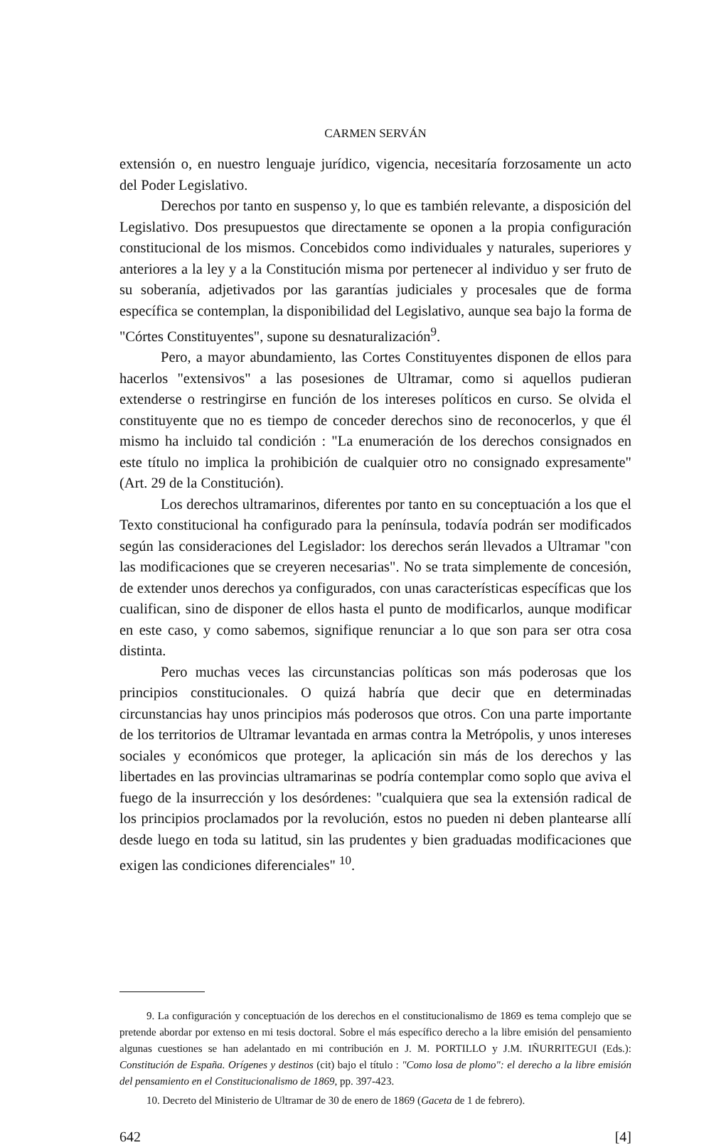CARMEN SERVÁN
extensión o, en nuestro lenguaje jurídico, vigencia, necesitaría forzosamente un acto del Poder Legislativo.
Derechos por tanto en suspenso y, lo que es también relevante, a disposición del Legislativo. Dos presupuestos que directamente se oponen a la propia configuración constitucional de los mismos. Concebidos como individuales y naturales, superiores y anteriores a la ley y a la Constitución misma por pertenecer al individuo y ser fruto de su soberanía, adjetivados por las garantías judiciales y procesales que de forma específica se contemplan, la disponibilidad del Legislativo, aunque sea bajo la forma de "Córtes Constituyentes", supone su desnaturalización<sup>9</sup>.
Pero, a mayor abundamiento, las Cortes Constituyentes disponen de ellos para hacerlos "extensivos" a las posesiones de Ultramar, como si aquellos pudieran extenderse o restringirse en función de los intereses políticos en curso. Se olvida el constituyente que no es tiempo de conceder derechos sino de reconocerlos, y que él mismo ha incluido tal condición : "La enumeración de los derechos consignados en este título no implica la prohibición de cualquier otro no consignado expresamente" (Art. 29 de la Constitución).
Los derechos ultramarinos, diferentes por tanto en su conceptuación a los que el Texto constitucional ha configurado para la península, todavía podrán ser modificados según las consideraciones del Legislador: los derechos serán llevados a Ultramar "con las modificaciones que se creyeren necesarias". No se trata simplemente de concesión, de extender unos derechos ya configurados, con unas características específicas que los cualifican, sino de disponer de ellos hasta el punto de modificarlos, aunque modificar en este caso, y como sabemos, signifique renunciar a lo que son para ser otra cosa distinta.
Pero muchas veces las circunstancias políticas son más poderosas que los principios constitucionales. O quizá habría que decir que en determinadas circunstancias hay unos principios más poderosos que otros. Con una parte importante de los territorios de Ultramar levantada en armas contra la Metrópolis, y unos intereses sociales y económicos que proteger, la aplicación sin más de los derechos y las libertades en las provincias ultramarinas se podría contemplar como soplo que aviva el fuego de la insurrección y los desórdenes: "cualquiera que sea la extensión radical de los principios proclamados por la revolución, estos no pueden ni deben plantearse allí desde luego en toda su latitud, sin las prudentes y bien graduadas modificaciones que exigen las condiciones diferenciales" <sup>10</sup>.
9. La configuración y conceptuación de los derechos en el constitucionalismo de 1869 es tema complejo que se pretende abordar por extenso en mi tesis doctoral. Sobre el más específico derecho a la libre emisión del pensamiento algunas cuestiones se han adelantado en mi contribución en J. M. PORTILLO y J.M. IÑURRITEGUI (Eds.): Constitución de España. Orígenes y destinos (cit) bajo el título : "Como losa de plomo": el derecho a la libre emisión del pensamiento en el Constitucionalismo de 1869, pp. 397-423.
10. Decreto del Ministerio de Ultramar de 30 de enero de 1869 (Gaceta de 1 de febrero).
642 [4]